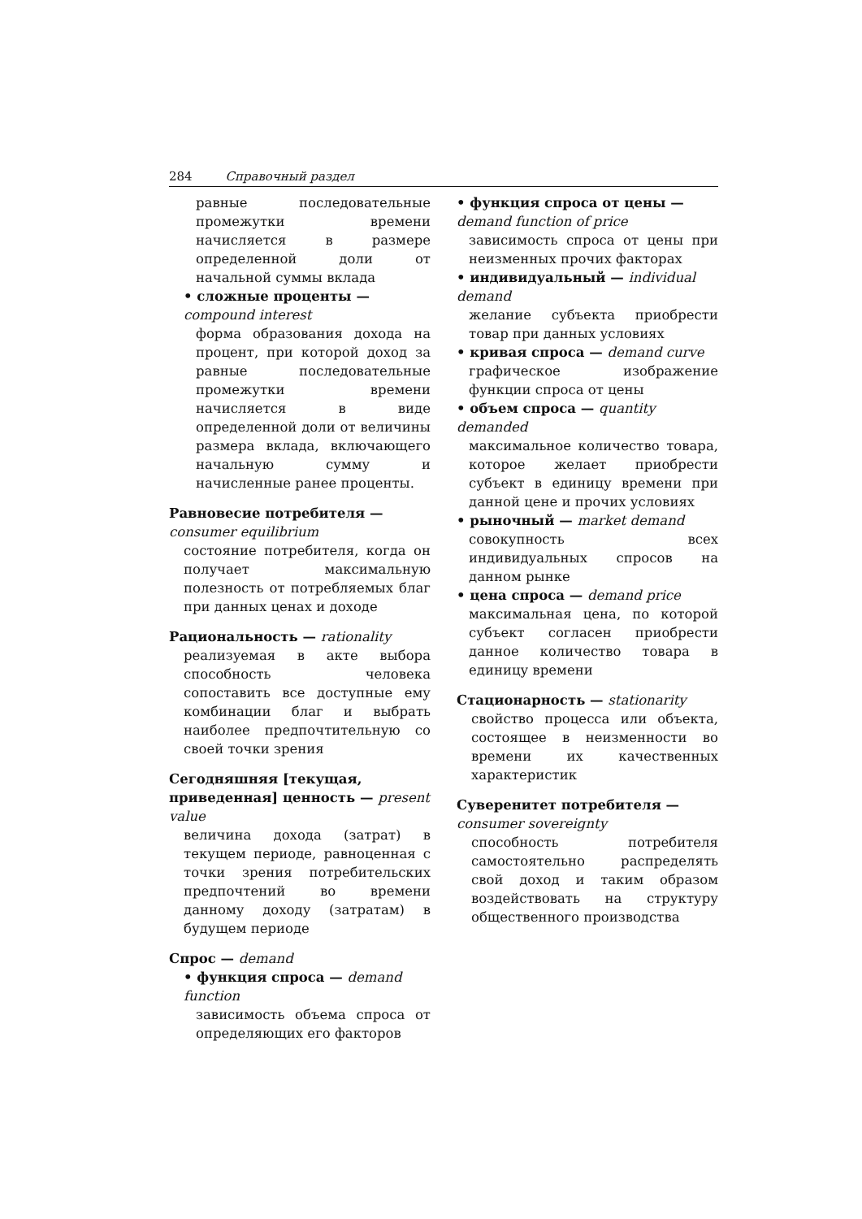284 Справочный раздел
равные последовательные промежутки времени начисляется в размере определенной доли от начальной суммы вклада
• сложные проценты — compound interest
форма образования дохода на процент, при которой доход за равные последовательные промежутки времени начисляется в виде определенной доли от величины размера вклада, включающего начальную сумму и начисленные ранее проценты.
Равновесие потребителя — consumer equilibrium
состояние потребителя, когда он получает максимальную полезность от потребляемых благ при данных ценах и доходе
Рациональность — rationality
реализуемая в акте выбора способность человека сопоставить все доступные ему комбинации благ и выбрать наиболее предпочтительную со своей точки зрения
Сегодняшняя [текущая, приведенная] ценность — present value
величина дохода (затрат) в текущем периоде, равноценная с точки зрения потребительских предпочтений во времени данному доходу (затратам) в будущем периоде
Спрос — demand
• функция спроса — demand function
зависимость объема спроса от определяющих его факторов
• функция спроса от цены — demand function of price
зависимость спроса от цены при неизменных прочих факторах
• индивидуальный — individual demand
желание субъекта приобрести товар при данных условиях
• кривая спроса — demand curve
графическое изображение функции спроса от цены
• объем спроса — quantity demanded
максимальное количество товара, которое желает приобрести субъект в единицу времени при данной цене и прочих условиях
• рыночный — market demand
совокупность всех индивидуальных спросов на данном рынке
• цена спроса — demand price
максимальная цена, по которой субъект согласен приобрести данное количество товара в единицу времени
Стационарность — stationarity
свойство процесса или объекта, состоящее в неизменности во времени их качественных характеристик
Суверенитет потребителя — consumer sovereignty
способность потребителя самостоятельно распределять свой доход и таким образом воздействовать на структуру общественного производства